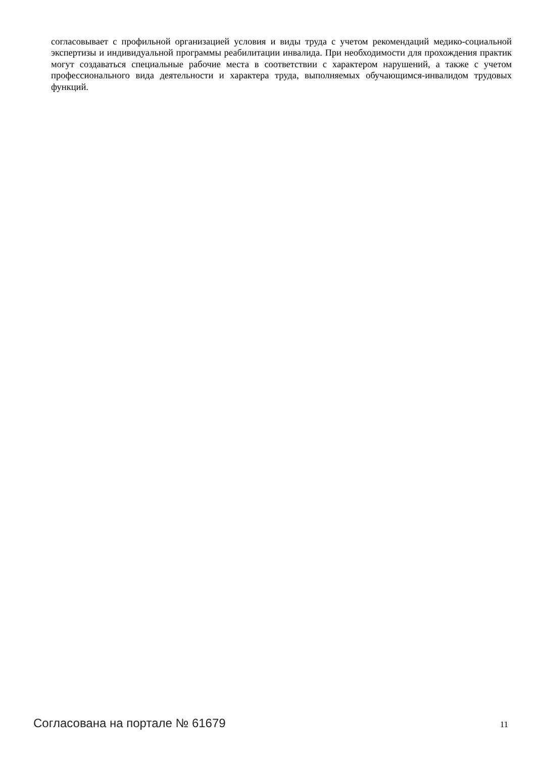согласовывает с профильной организацией условия и виды труда с учетом рекомендаций медико-социальной экспертизы и индивидуальной программы реабилитации инвалида. При необходимости для прохождения практик могут создаваться специальные рабочие места в соответствии с характером нарушений, а также с учетом профессионального вида деятельности и характера труда, выполняемых обучающимся-инвалидом трудовых функций.
Согласована на портале № 61679 11